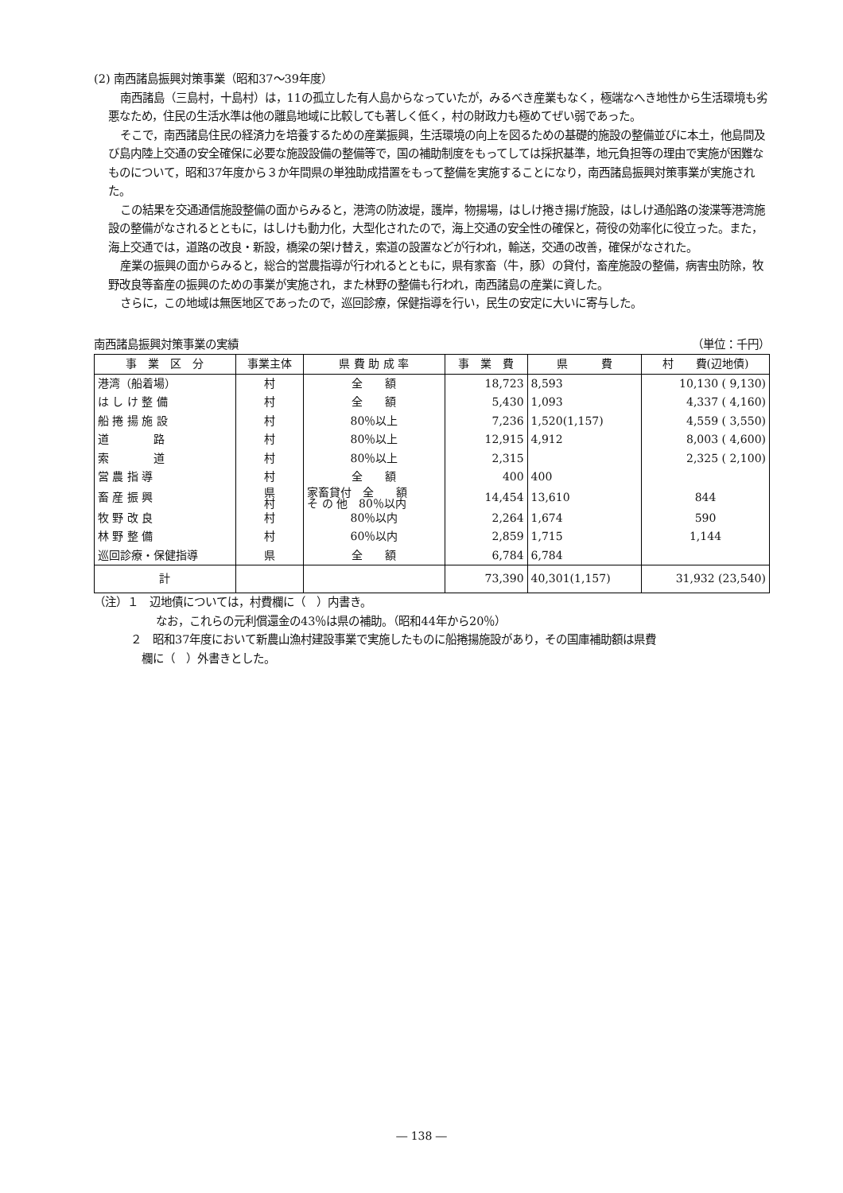(2) 南西諸島振興対策事業（昭和37～39年度）
南西諸島（三島村，十島村）は，11の孤立した有人島からなっていたが，みるべき産業もなく，極端なへき地性から生活環境も劣悪なため，住民の生活水準は他の離島地域に比較しても著しく低く，村の財政力も極めてぜい弱であった。
そこで，南西諸島住民の経済力を培養するための産業振興，生活環境の向上を図るための基礎的施設の整備並びに本土，他島間及び島内陸上交通の安全確保に必要な施設設備の整備等で，国の補助制度をもってしては採択基準，地元負担等の理由で実施が困難なものについて，昭和37年度から３か年間県の単独助成措置をもって整備を実施することになり，南西諸島振興対策事業が実施された。
この結果を交通通信施設整備の面からみると，港湾の防波堤，護岸，物揚場，はしけ捲き揚げ施設，はしけ通船路の浚渫等港湾施設の整備がなされるとともに，はしけも動力化，大型化されたので，海上交通の安全性の確保と，荷役の効率化に役立った。また，海上交通では，道路の改良・新設，橋梁の架け替え，索道の設置などが行われ，輸送，交通の改善，確保がなされた。
産業の振興の面からみると，総合的営農指導が行われるとともに，県有家畜（牛，豚）の貸付，畜産施設の整備，病害虫防除，牧野改良等畜産の振興のための事業が実施され，また林野の整備も行われ，南西諸島の産業に資した。
さらに，この地域は無医地区であったので，巡回診療，保健指導を行い，民生の安定に大いに寄与した。
南西諸島振興対策事業の実績 （単位：千円）
| 事 業 区 分 | 事業主体 | 県 費 助 成 率 | 事 業 費 | 県 費 | 村 費(辺地債) |
| --- | --- | --- | --- | --- | --- |
| 港湾（船着場） | 村 | 全 額 | 18,723 | 8,593 | 10,130 ( 9,130) |
| は し け 整 備 | 村 | 全 額 | 5,430 | 1,093 | 4,337 ( 4,160) |
| 船 捲 揚 施 設 | 村 | 80％以上 | 7,236 | 1,520(1,157) | 4,559 ( 3,550) |
| 道 路 | 村 | 80％以上 | 12,915 | 4,912 | 8,003 ( 4,600) |
| 索 道 | 村 | 80％以上 | 2,315 | | 2,325 ( 2,100) |
| 営 農 指 導 | 村 | 全 額 | 400 | 400 | |
| 畜 産 振 興 | 県 村 | 家畜貸付 全 額 そ の 他 80％以内 | 14,454 | 13,610 | 844 |
| 牧 野 改 良 | 村 | 80％以内 | 2,264 | 1,674 | 590 |
| 林 野 整 備 | 村 | 60％以内 | 2,859 | 1,715 | 1,144 |
| 巡回診療・保健指導 | 県 | 全 額 | 6,784 | 6,784 | |
| 計 | | | 73,390 | 40,301(1,157) | 31,932 (23,540) |
（注）１　辺地債については，村費欄に（　）内書き。
なお，これらの元利償還金の43％は県の補助。（昭和44年から20％）
２　昭和37年度において新農山漁村建設事業で実施したものに船捲揚施設があり，その国庫補助額は県費
欄に（　）外書きとした。
― 138 ―